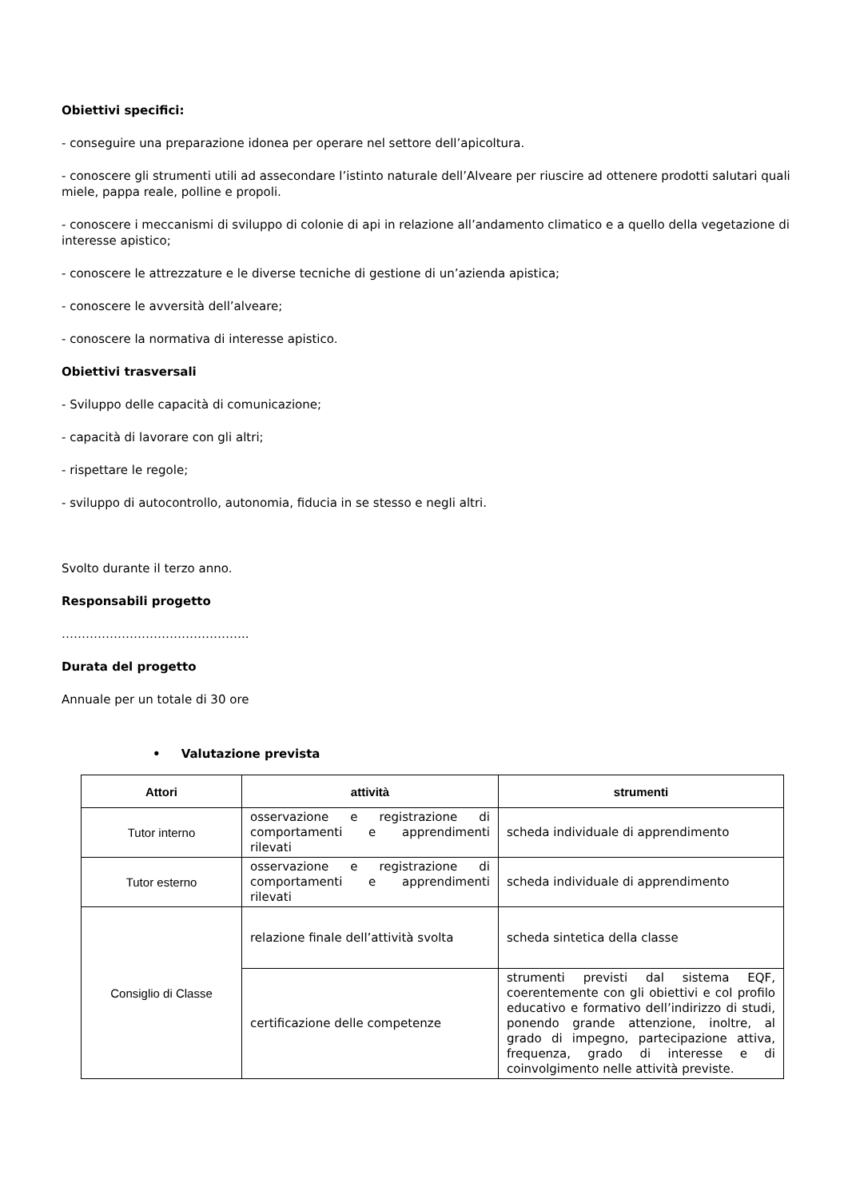Obiettivi specifici:
- conseguire una preparazione idonea per operare nel settore dell’apicoltura.
- conoscere gli strumenti utili ad assecondare l’istinto naturale dell’Alveare per riuscire ad ottenere prodotti salutari quali miele, pappa reale, polline e propoli.
- conoscere i meccanismi di sviluppo di colonie di api in relazione all’andamento climatico e a quello della vegetazione di interesse apistico;
- conoscere le attrezzature e le diverse tecniche di gestione di un’azienda apistica;
- conoscere le avversità dell’alveare;
- conoscere la normativa di interesse apistico.
Obiettivi trasversali
- Sviluppo delle capacità di comunicazione;
- capacità di lavorare con gli altri;
- rispettare le regole;
- sviluppo di autocontrollo, autonomia, fiducia in se stesso e negli altri.
Svolto durante il terzo anno.
Responsabili progetto
………………………………………..
Durata del progetto
Annuale per un totale di 30 ore
• Valutazione prevista
| Attori | attività | strumenti |
| --- | --- | --- |
| Tutor interno | osservazione e registrazione di comportamenti e apprendimenti rilevati | scheda individuale di apprendimento |
| Tutor esterno | osservazione e registrazione di comportamenti e apprendimenti rilevati | scheda individuale di apprendimento |
| Consiglio di Classe | relazione finale dell’attività svolta | scheda sintetica della classe |
| | certificazione delle competenze | strumenti previsti dal sistema EQF, coerentemente con gli obiettivi e col profilo educativo e formativo dell’indirizzo di studi, ponendo grande attenzione, inoltre, al grado di impegno, partecipazione attiva, frequenza, grado di interesse e di coinvolgimento nelle attività previste. |